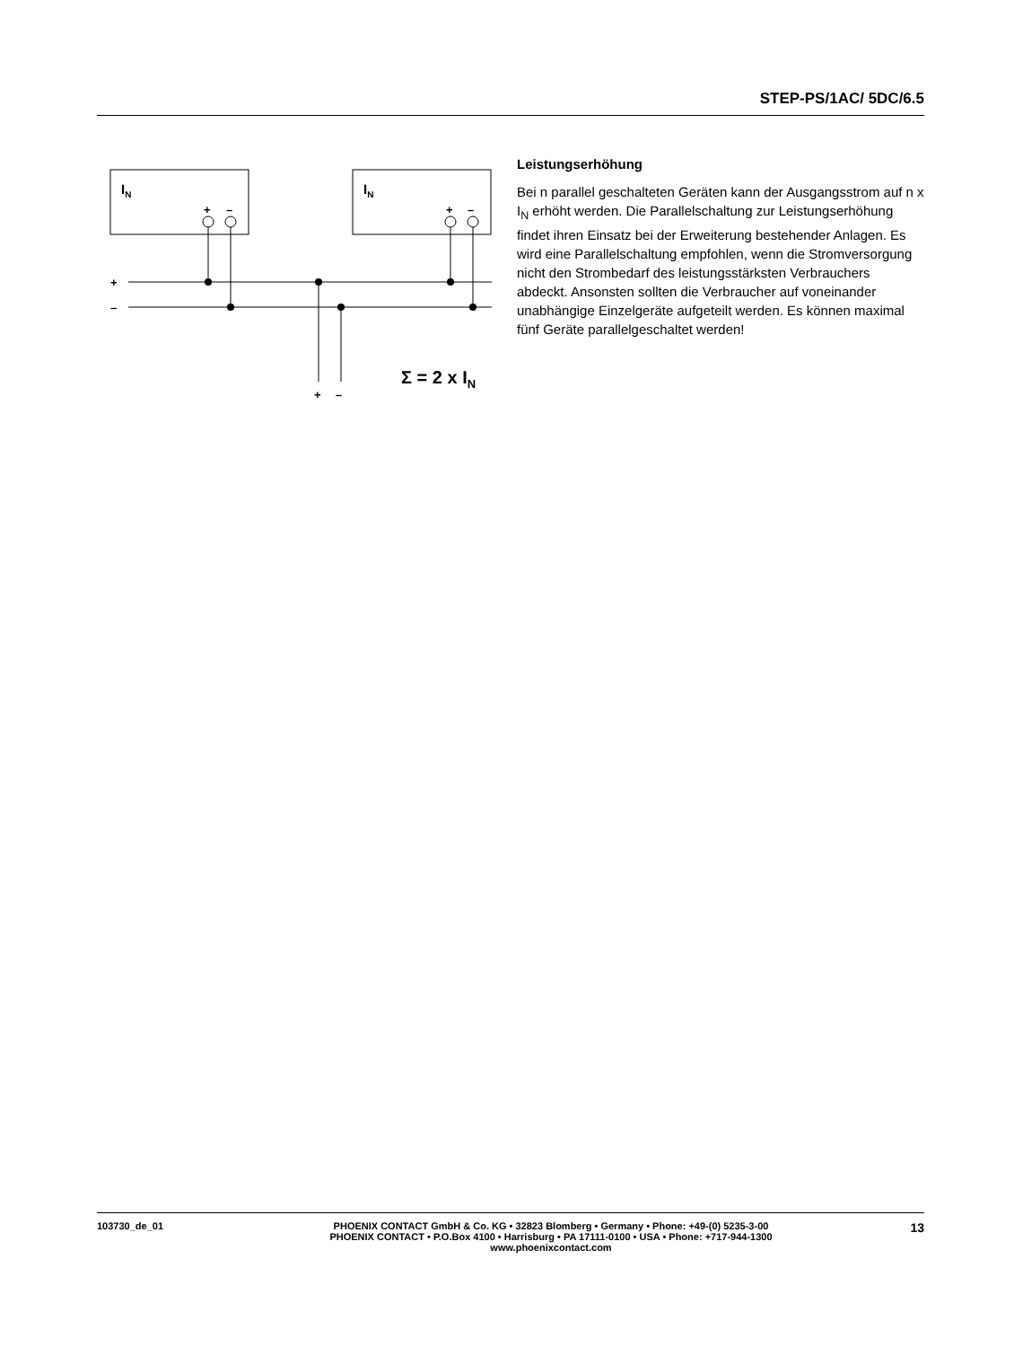STEP-PS/1AC/ 5DC/6.5
IN
IN
+
–
+
–
+
–
+
–
Σ = 2 x IN
Leistungserhöhung
Bei n parallel geschalteten Geräten kann der Ausgangsstrom auf n x I<sub>N</sub> erhöht werden. Die Parallelschaltung zur Leistungserhöhung findet ihren Einsatz bei der Erweiterung bestehender Anlagen. Es wird eine Parallelschaltung empfohlen, wenn die Stromversorgung nicht den Strombedarf des leistungsstärksten Verbrauchers abdeckt. Ansonsten sollten die Verbraucher auf voneinander unabhängige Einzelgeräte aufgeteilt werden. Es können maximal fünf Geräte parallelgeschaltet werden!
103730_de_01 PHOENIX CONTACT GmbH & Co. KG • 32823 Blomberg • Germany • Phone: +49-(0) 5235-3-00
PHOENIX CONTACT • P.O.Box 4100 • Harrisburg • PA 17111-0100 • USA • Phone: +717-944-1300
www.phoenixcontact.com
13